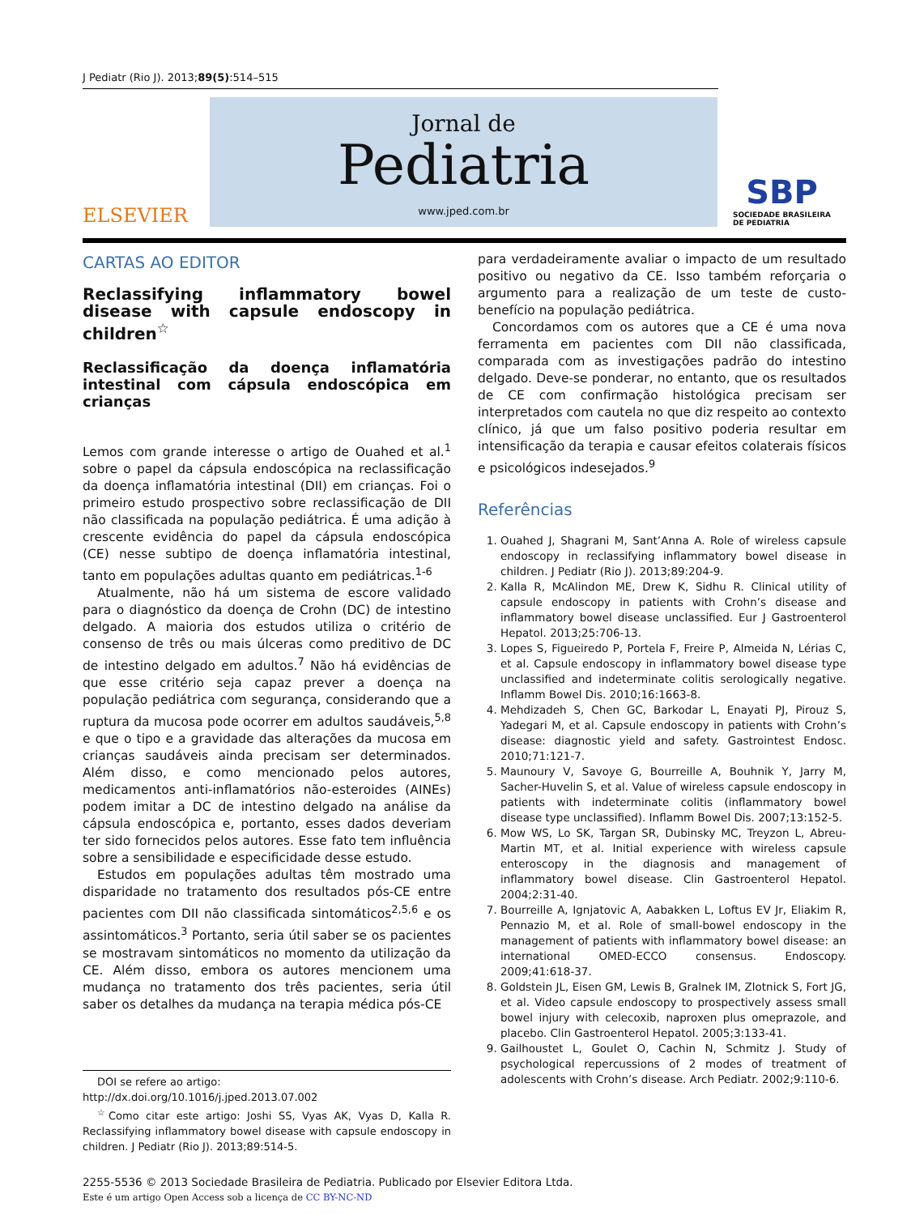J Pediatr (Rio J). 2013;89(5):514–515
ELSEVIER
Jornal de
Pediatria
www.jped.com.br
SBP
SOCIEDADE BRASILEIRA
DE PEDIATRIA
CARTAS AO EDITOR
Reclassifying inflammatory bowel disease with capsule endoscopy in children<sup>☆</sup>
Reclassificação da doença inflamatória intestinal com cápsula endoscópica em crianças
Lemos com grande interesse o artigo de Ouahed et al.<sup>1</sup> sobre o papel da cápsula endoscópica na reclassificação da doença inflamatória intestinal (DII) em crianças. Foi o primeiro estudo prospectivo sobre reclassificação de DII não classificada na população pediátrica. É uma adição à crescente evidência do papel da cápsula endoscópica (CE) nesse subtipo de doença inflamatória intestinal, tanto em populações adultas quanto em pediátricas.<sup>1-6</sup>
Atualmente, não há um sistema de escore validado para o diagnóstico da doença de Crohn (DC) de intestino delgado. A maioria dos estudos utiliza o critério de consenso de três ou mais úlceras como preditivo de DC de intestino delgado em adultos.<sup>7</sup> Não há evidências de que esse critério seja capaz prever a doença na população pediátrica com segurança, considerando que a ruptura da mucosa pode ocorrer em adultos saudáveis,<sup>5,8</sup> e que o tipo e a gravidade das alterações da mucosa em crianças saudáveis ainda precisam ser determinados. Além disso, e como mencionado pelos autores, medicamentos anti-inflamatórios não-esteroides (AINEs) podem imitar a DC de intestino delgado na análise da cápsula endoscópica e, portanto, esses dados deveriam ter sido fornecidos pelos autores. Esse fato tem influência sobre a sensibilidade e especificidade desse estudo.
Estudos em populações adultas têm mostrado uma disparidade no tratamento dos resultados pós-CE entre pacientes com DII não classificada sintomáticos<sup>2,5,6</sup> e os assintomáticos.<sup>3</sup> Portanto, seria útil saber se os pacientes se mostravam sintomáticos no momento da utilização da CE. Além disso, embora os autores mencionem uma mudança no tratamento dos três pacientes, seria útil saber os detalhes da mudança na terapia médica pós-CE
DOI se refere ao artigo:
http://dx.doi.org/10.1016/j.jped.2013.07.002
<sup>☆</sup>Como citar este artigo: Joshi SS, Vyas AK, Vyas D, Kalla R. Reclassifying inflammatory bowel disease with capsule endoscopy in children. J Pediatr (Rio J). 2013;89:514-5.
para verdadeiramente avaliar o impacto de um resultado positivo ou negativo da CE. Isso também reforçaria o argumento para a realização de um teste de custo-benefício na população pediátrica.
Concordamos com os autores que a CE é uma nova ferramenta em pacientes com DII não classificada, comparada com as investigações padrão do intestino delgado. Deve-se ponderar, no entanto, que os resultados de CE com confirmação histológica precisam ser interpretados com cautela no que diz respeito ao contexto clínico, já que um falso positivo poderia resultar em intensificação da terapia e causar efeitos colaterais físicos e psicológicos indesejados.<sup>9</sup>
Referências
1. Ouahed J, Shagrani M, Sant’Anna A. Role of wireless capsule endoscopy in reclassifying inflammatory bowel disease in children. J Pediatr (Rio J). 2013;89:204-9.
2. Kalla R, McAlindon ME, Drew K, Sidhu R. Clinical utility of capsule endoscopy in patients with Crohn’s disease and inflammatory bowel disease unclassified. Eur J Gastroenterol Hepatol. 2013;25:706-13.
3. Lopes S, Figueiredo P, Portela F, Freire P, Almeida N, Lérias C, et al. Capsule endoscopy in inflammatory bowel disease type unclassified and indeterminate colitis serologically negative. Inflamm Bowel Dis. 2010;16:1663-8.
4. Mehdizadeh S, Chen GC, Barkodar L, Enayati PJ, Pirouz S, Yadegari M, et al. Capsule endoscopy in patients with Crohn’s disease: diagnostic yield and safety. Gastrointest Endosc. 2010;71:121-7.
5. Maunoury V, Savoye G, Bourreille A, Bouhnik Y, Jarry M, Sacher-Huvelin S, et al. Value of wireless capsule endoscopy in patients with indeterminate colitis (inflammatory bowel disease type unclassified). Inflamm Bowel Dis. 2007;13:152-5.
6. Mow WS, Lo SK, Targan SR, Dubinsky MC, Treyzon L, Abreu-Martin MT, et al. Initial experience with wireless capsule enteroscopy in the diagnosis and management of inflammatory bowel disease. Clin Gastroenterol Hepatol. 2004;2:31-40.
7. Bourreille A, Ignjatovic A, Aabakken L, Loftus EV Jr, Eliakim R, Pennazio M, et al. Role of small-bowel endoscopy in the management of patients with inflammatory bowel disease: an international OMED-ECCO consensus. Endoscopy. 2009;41:618-37.
8. Goldstein JL, Eisen GM, Lewis B, Gralnek IM, Zlotnick S, Fort JG, et al. Video capsule endoscopy to prospectively assess small bowel injury with celecoxib, naproxen plus omeprazole, and placebo. Clin Gastroenterol Hepatol. 2005;3:133-41.
9. Gailhoustet L, Goulet O, Cachin N, Schmitz J. Study of psychological repercussions of 2 modes of treatment of adolescents with Crohn’s disease. Arch Pediatr. 2002;9:110-6.
2255-5536 © 2013 Sociedade Brasileira de Pediatria. Publicado por Elsevier Editora Ltda.
Este é um artigo Open Access sob a licença de CC BY-NC-ND